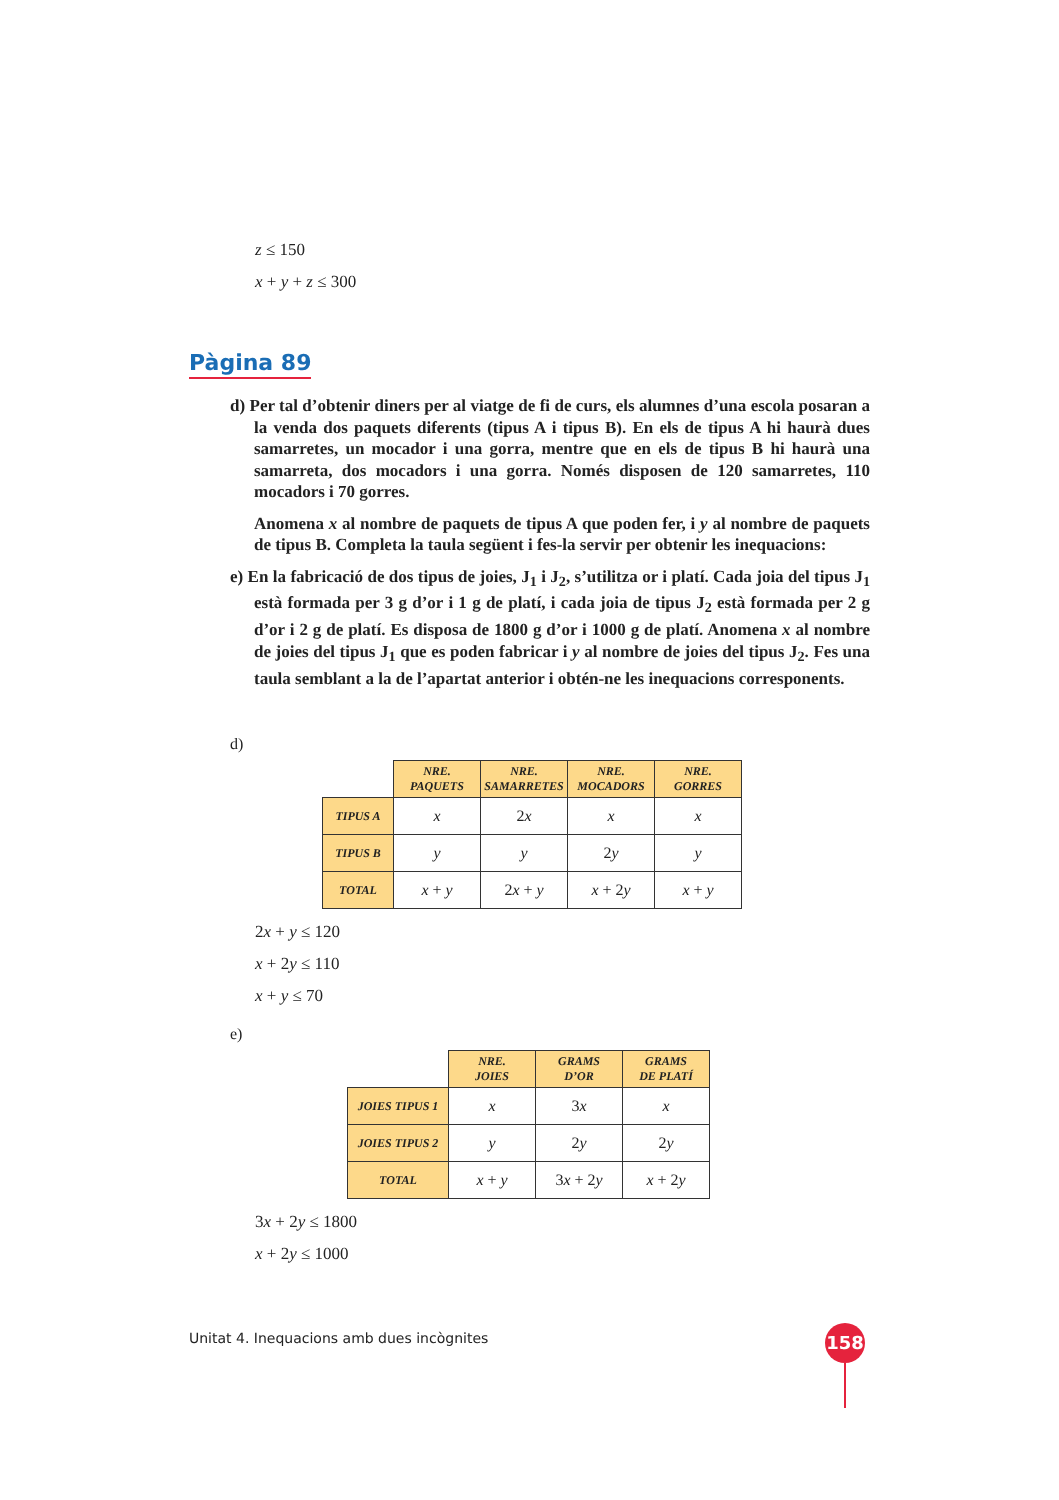z ≤ 150
x + y + z ≤ 300
Pàgina 89
d) Per tal d’obtenir diners per al viatge de fi de curs, els alumnes d’una escola posaran a la venda dos paquets diferents (tipus A i tipus B). En els de tipus A hi haurà dues samarretes, un mocador i una gorra, mentre que en els de tipus B hi haurà una samarreta, dos mocadors i una gorra. Només disposen de 120 samarretes, 110 mocadors i 70 gorres.
Anomena x al nombre de paquets de tipus A que poden fer, i y al nombre de paquets de tipus B. Completa la taula següent i fes-la servir per obtenir les inequacions:
e) En la fabricació de dos tipus de joies, J<sub>1</sub> i J<sub>2</sub>, s’utilitza or i platí. Cada joia del tipus J<sub>1</sub> està formada per 3 g d’or i 1 g de platí, i cada joia de tipus J<sub>2</sub> està formada per 2 g d’or i 2 g de platí. Es disposa de 1800 g d’or i 1000 g de platí. Anomena x al nombre de joies del tipus J<sub>1</sub> que es poden fabricar i y al nombre de joies del tipus J<sub>2</sub>. Fes una taula semblant a la de l’apartat anterior i obtén-ne les inequacions corresponents.
d)
| | NRE. PAQUETS | NRE. SAMARRETES | NRE. MOCADORS | NRE. GORRES |
| TIPUS A | x | 2 x | x | x |
| TIPUS B | y | y | 2 y | y |
| TOTAL | x + y | 2 x + y | x + 2 y | x + y |
2x + y ≤ 120
x + 2y ≤ 110
x + y ≤ 70
e)
| | NRE. JOIES | GRAMS D’OR | GRAMS DE PLATÍ |
| JOIES TIPUS 1 | x | 3 x | x |
| JOIES TIPUS 2 | y | 2 y | 2 y |
| TOTAL | x + y | 3 x + 2 y | x + 2 y |
3x + 2y ≤ 1800
x + 2y ≤ 1000
Unitat 4. Inequacions amb dues incògnites
158